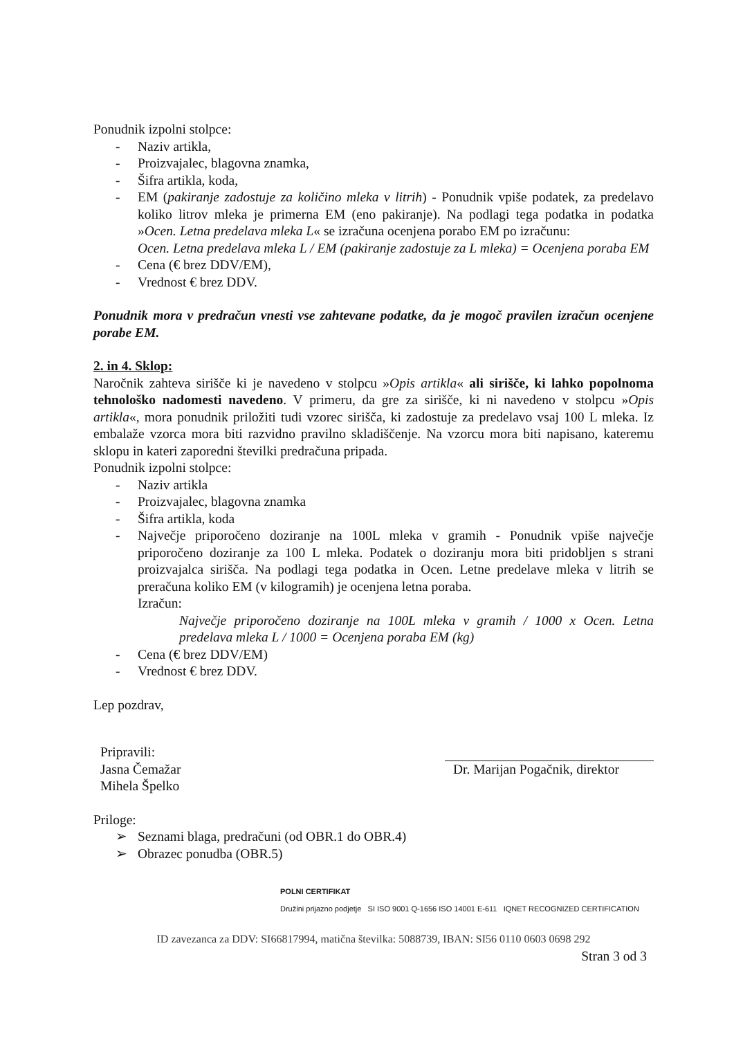Ponudnik izpolni stolpce:
- Naziv artikla,
- Proizvajalec, blagovna znamka,
- Šifra artikla, koda,
- EM (pakiranje zadostuje za količino mleka v litrih) - Ponudnik vpiše podatek, za predelavo koliko litrov mleka je primerna EM (eno pakiranje). Na podlagi tega podatka in podatka »Ocen. Letna predelava mleka L« se izračuna ocenjena porabo EM po izračunu:
Ocen. Letna predelava mleka L / EM (pakiranje zadostuje za L mleka) = Ocenjena poraba EM
- Cena (€ brez DDV/EM),
- Vrednost € brez DDV.
Ponudnik mora v predračun vnesti vse zahtevane podatke, da je mogoč pravilen izračun ocenjene porabe EM.
2. in 4. Sklop:
Naročnik zahteva sirišče ki je navedeno v stolpcu »Opis artikla« ali sirišče, ki lahko popolnoma tehnološko nadomesti navedeno. V primeru, da gre za sirišče, ki ni navedeno v stolpcu »Opis artikla«, mora ponudnik priložiti tudi vzorec sirišča, ki zadostuje za predelavo vsaj 100 L mleka. Iz embalaže vzorca mora biti razvidno pravilno skladiščenje. Na vzorcu mora biti napisano, kateremu sklopu in kateri zaporedni številki predračuna pripada.
Ponudnik izpolni stolpce:
- Naziv artikla
- Proizvajalec, blagovna znamka
- Šifra artikla, koda
- Največje priporočeno doziranje na 100L mleka v gramih - Ponudnik vpiše največje priporočeno doziranje za 100 L mleka. Podatek o doziranju mora biti pridobljen s strani proizvajalca sirišča. Na podlagi tega podatka in Ocen. Letne predelave mleka v litrih se preračuna koliko EM (v kilogramih) je ocenjena letna poraba.
Izračun:
Največje priporočeno doziranje na 100L mleka v gramih / 1000 x Ocen. Letna predelava mleka L / 1000 = Ocenjena poraba EM (kg)
- Cena (€ brez DDV/EM)
- Vrednost € brez DDV.
Lep pozdrav,
Pripravili:
Jasna Čemažar
Mihela Špelko
Dr. Marijan Pogačnik, direktor
Priloge:
➢ Seznami blaga, predračuni (od OBR.1 do OBR.4)
➢ Obrazec ponudba (OBR.5)
POLNI CERTIFIKAT
Družini prijazno podjetje SI ISO 9001 Q-1656 ISO 14001 E-611 IQNET RECOGNIZED CERTIFICATION
ID zavezanca za DDV: SI66817994, matična številka: 5088739, IBAN: SI56 0110 0603 0698 292
Stran 3 od 3